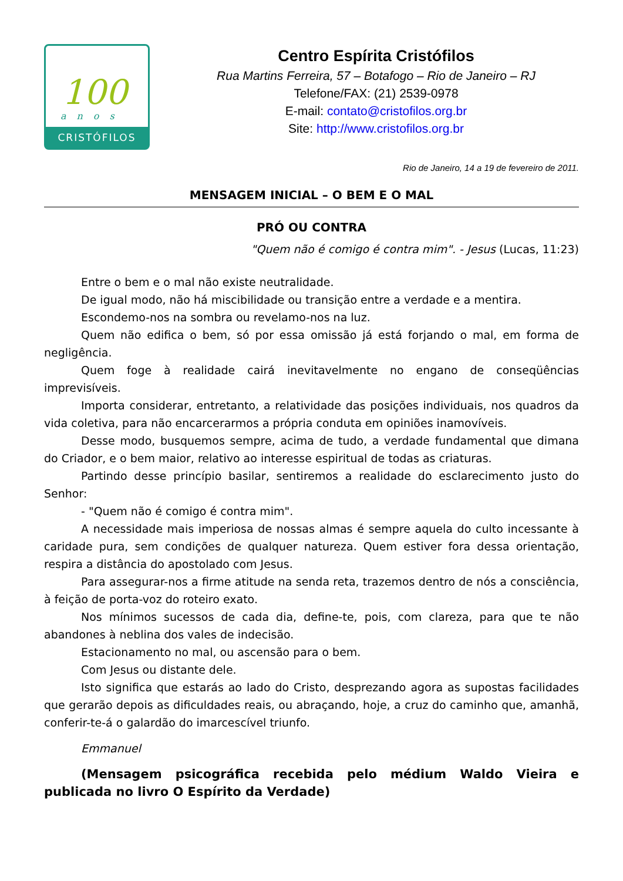100
anos
CRISTÓFILOS
Centro Espírita Cristófilos
Rua Martins Ferreira, 57 – Botafogo – Rio de Janeiro – RJ
Telefone/FAX: (21) 2539-0978
E-mail: contato@cristofilos.org.br
Site: http://www.cristofilos.org.br
Rio de Janeiro, 14 a 19 de fevereiro de 2011.
MENSAGEM INICIAL – O BEM E O MAL
PRÓ OU CONTRA
"Quem não é comigo é contra mim". - Jesus (Lucas, 11:23)
Entre o bem e o mal não existe neutralidade.
De igual modo, não há miscibilidade ou transição entre a verdade e a mentira.
Escondemo-nos na sombra ou revelamo-nos na luz.
Quem não edifica o bem, só por essa omissão já está forjando o mal, em forma de negligência.
Quem foge à realidade cairá inevitavelmente no engano de conseqüências imprevisíveis.
Importa considerar, entretanto, a relatividade das posições individuais, nos quadros da vida coletiva, para não encarcerarmos a própria conduta em opiniões inamovíveis.
Desse modo, busquemos sempre, acima de tudo, a verdade fundamental que dimana do Criador, e o bem maior, relativo ao interesse espiritual de todas as criaturas.
Partindo desse princípio basilar, sentiremos a realidade do esclarecimento justo do Senhor:
- "Quem não é comigo é contra mim".
A necessidade mais imperiosa de nossas almas é sempre aquela do culto incessante à caridade pura, sem condições de qualquer natureza. Quem estiver fora dessa orientação, respira a distância do apostolado com Jesus.
Para assegurar-nos a firme atitude na senda reta, trazemos dentro de nós a consciência, à feição de porta-voz do roteiro exato.
Nos mínimos sucessos de cada dia, define-te, pois, com clareza, para que te não abandones à neblina dos vales de indecisão.
Estacionamento no mal, ou ascensão para o bem.
Com Jesus ou distante dele.
Isto significa que estarás ao lado do Cristo, desprezando agora as supostas facilidades que gerarão depois as dificuldades reais, ou abraçando, hoje, a cruz do caminho que, amanhã, conferir-te-á o galardão do imarcescível triunfo.
Emmanuel
(Mensagem psicográfica recebida pelo médium Waldo Vieira e publicada no livro O Espírito da Verdade)